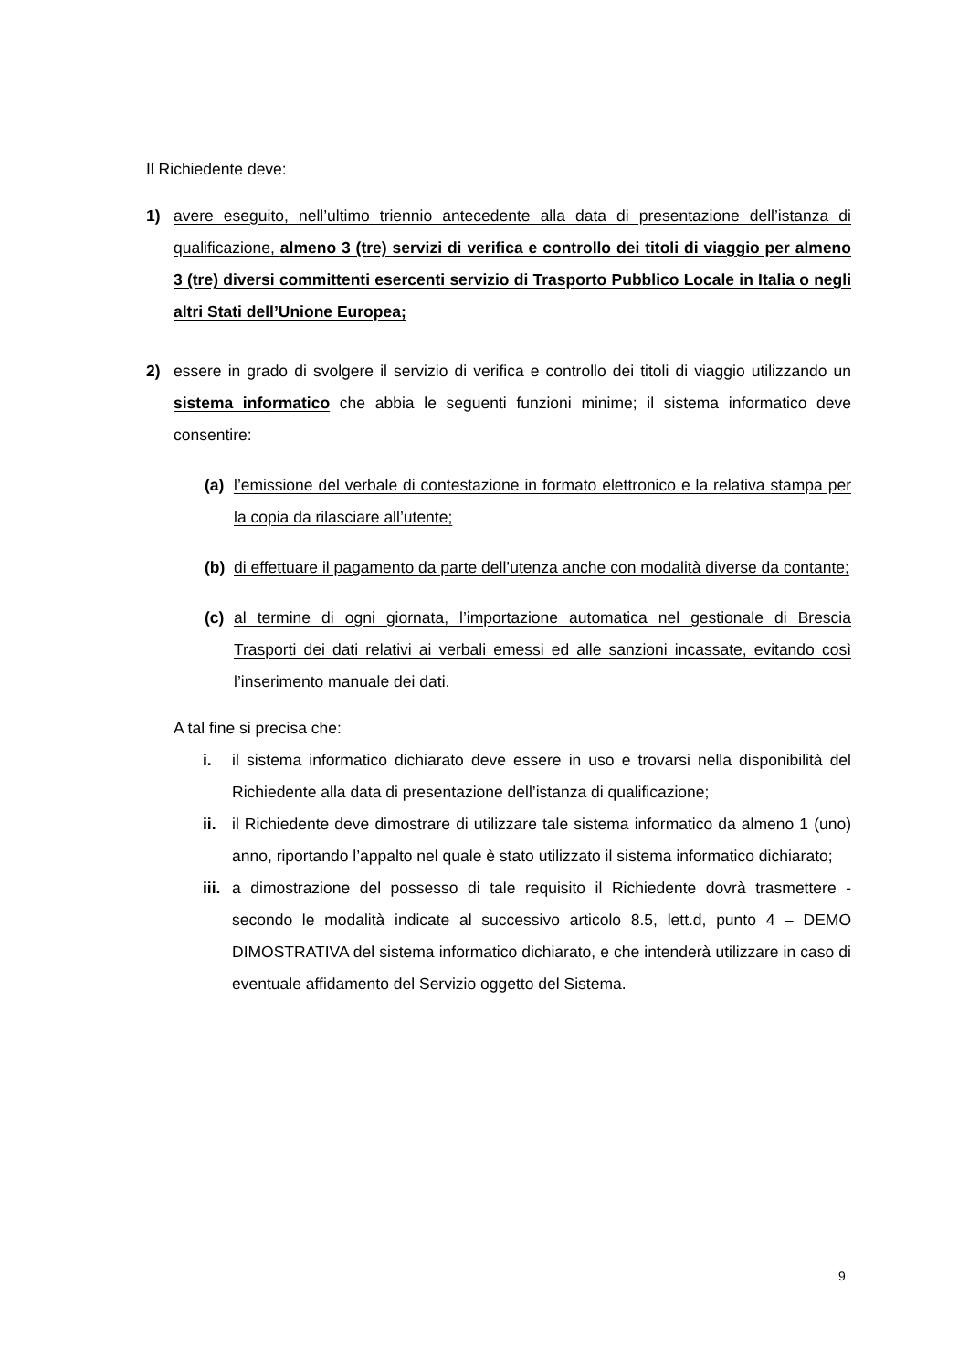Il Richiedente deve:
1) avere eseguito, nell’ultimo triennio antecedente alla data di presentazione dell’istanza di qualificazione, almeno 3 (tre) servizi di verifica e controllo dei titoli di viaggio per almeno 3 (tre) diversi committenti esercenti servizio di Trasporto Pubblico Locale in Italia o negli altri Stati dell’Unione Europea;
2) essere in grado di svolgere il servizio di verifica e controllo dei titoli di viaggio utilizzando un sistema informatico che abbia le seguenti funzioni minime; il sistema informatico deve consentire:
(a) l’emissione del verbale di contestazione in formato elettronico e la relativa stampa per la copia da rilasciare all’utente;
(b) di effettuare il pagamento da parte dell’utenza anche con modalità diverse da contante;
(c) al termine di ogni giornata, l’importazione automatica nel gestionale di Brescia Trasporti dei dati relativi ai verbali emessi ed alle sanzioni incassate, evitando così l’inserimento manuale dei dati.
A tal fine si precisa che:
i. il sistema informatico dichiarato deve essere in uso e trovarsi nella disponibilità del Richiedente alla data di presentazione dell’istanza di qualificazione;
ii. il Richiedente deve dimostrare di utilizzare tale sistema informatico da almeno 1 (uno) anno, riportando l’appalto nel quale è stato utilizzato il sistema informatico dichiarato;
iii.
a dimostrazione del possesso di tale requisito il Richiedente dovrà trasmettere - secondo le modalità indicate al successivo articolo 8.5, lett.d, punto 4 – DEMO DIMOSTRATIVA del sistema informatico dichiarato, e che intenderà utilizzare in caso di eventuale affidamento del Servizio oggetto del Sistema.
9